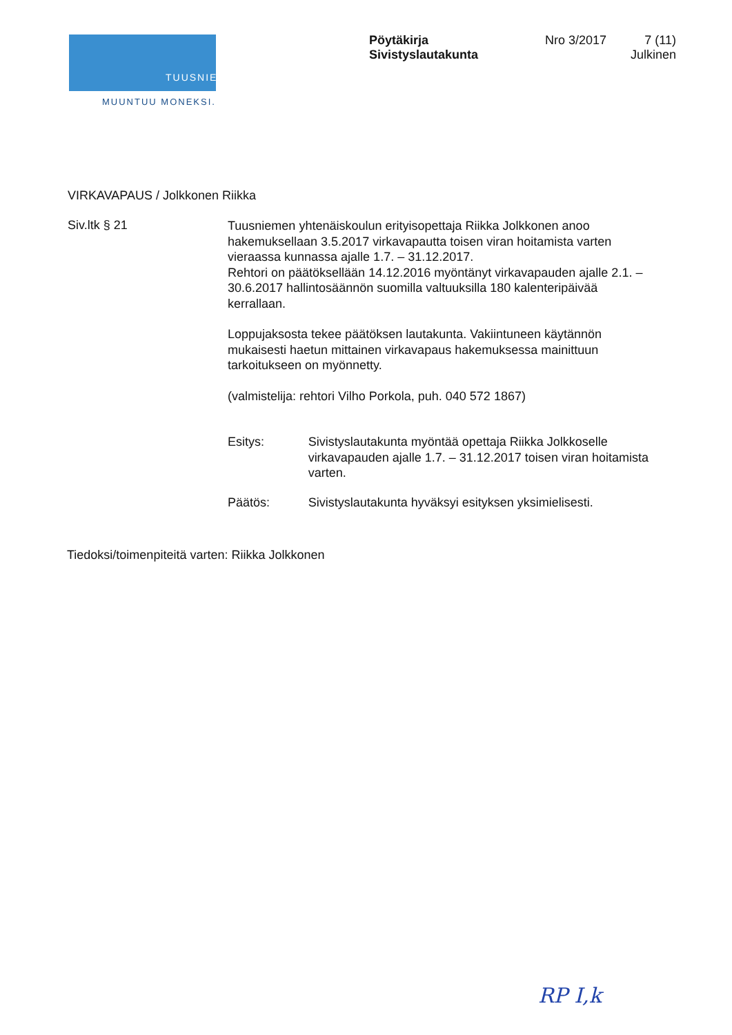TUUSNIEMI
MUUNTUU MONEKSI.
Pöytäkirja
Sivistyslautakunta
Nro 3/2017
7 (11)
Julkinen
VIRKAVAPAUS / Jolkkonen Riikka
Siv.ltk § 21
Tuusniemen yhtenäiskoulun erityisopettaja Riikka Jolkkonen anoo hakemuksellaan 3.5.2017 virkavapautta toisen viran hoitamista varten vieraassa kunnassa ajalle 1.7. – 31.12.2017.
Rehtori on päätöksellään 14.12.2016 myöntänyt virkavapauden ajalle 2.1. – 30.6.2017 hallintosäännön suomilla valtuuksilla 180 kalenteripäivää kerrallaan.
Loppujaksosta tekee päätöksen lautakunta. Vakiintuneen käytännön mukaisesti haetun mittainen virkavapaus hakemuksessa mainittuun tarkoitukseen on myönnetty.
(valmistelija: rehtori Vilho Porkola, puh. 040 572 1867)
Esitys: Sivistyslautakunta myöntää opettaja Riikka Jolkkoselle virkavapauden ajalle 1.7. – 31.12.2017 toisen viran hoitamista varten.
Päätös: Sivistyslautakunta hyväksyi esityksen yksimielisesti.
Tiedoksi/toimenpiteitä varten: Riikka Jolkkonen
RP I,k